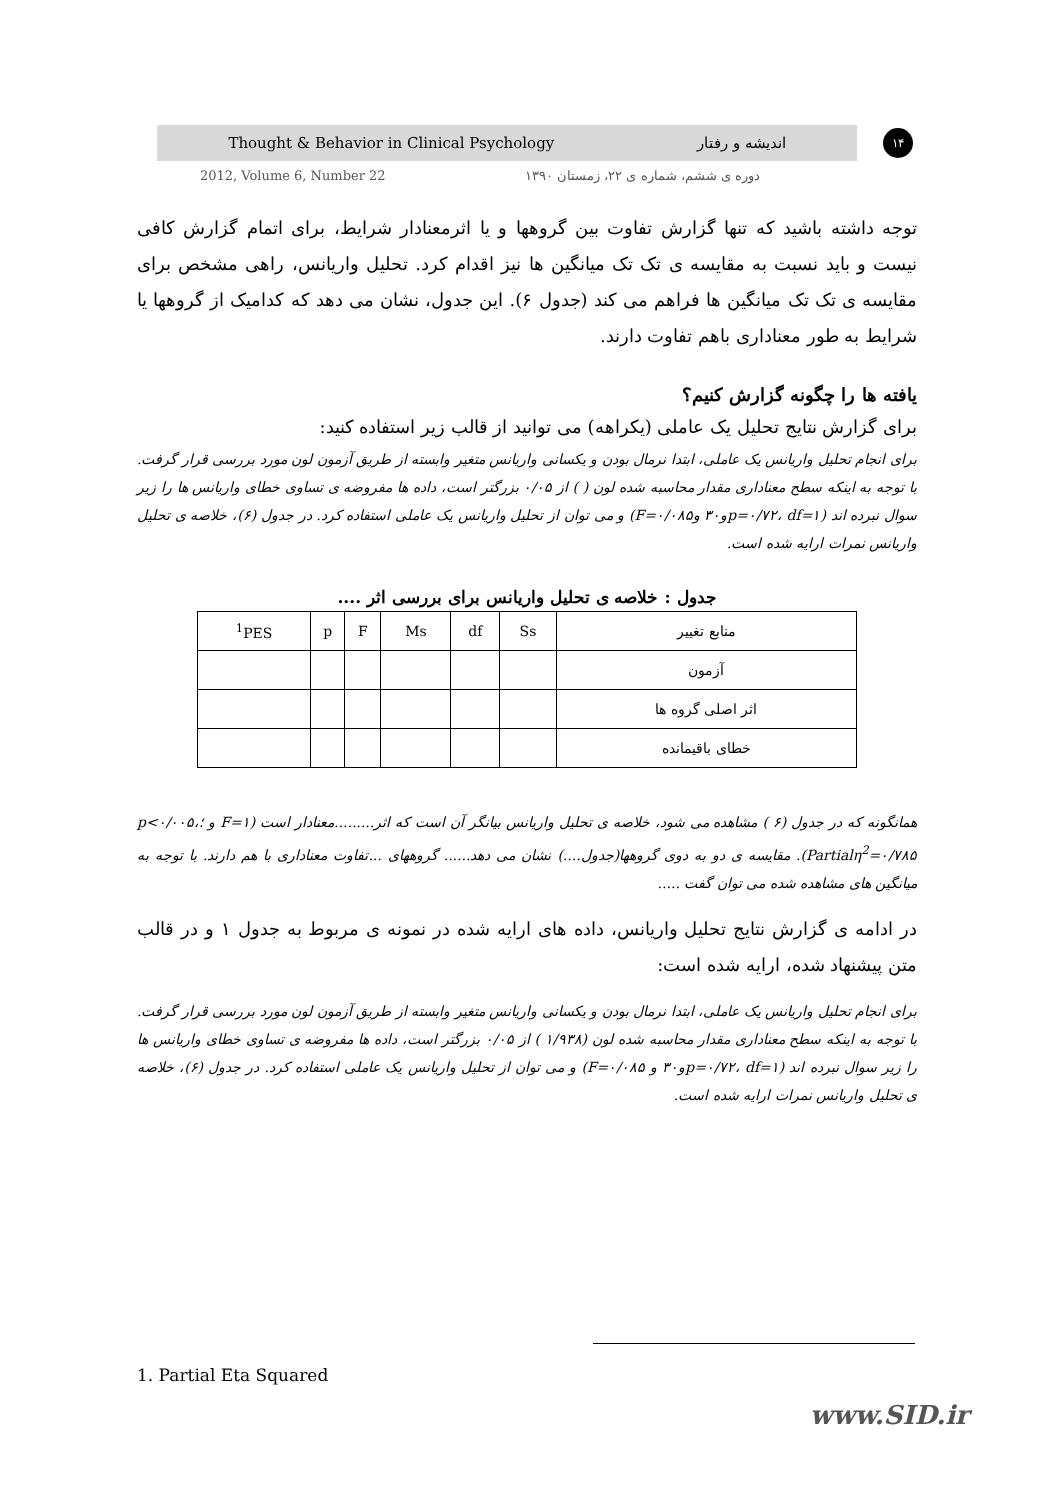Thought & Behavior in Clinical Psychology اندیشه و رفتار ۱۴
2012, Volume 6, Number 22 دوره ی ششم، شماره ی ۲۲، زمستان ۱۳۹۰
توجه داشته باشید که تنها گزارش تفاوت بین گروهها و یا اثرمعنادار شرایط، برای اتمام گزارش کافی نیست و باید نسبت به مقایسه ی تک تک میانگین ها نیز اقدام کرد. تحلیل واریانس، راهی مشخص برای مقایسه ی تک تک میانگین ها فراهم می کند (جدول ۶). این جدول، نشان می دهد که کدامیک از گروهها یا شرایط به طور معناداری باهم تفاوت دارند.
یافته ها را چگونه گزارش کنیم؟
برای گزارش نتایج تحلیل یک عاملی (یکراهه) می توانید از قالب زیر استفاده کنید:
برای انجام تحلیل واریانس یک عاملی، ابتدا نرمال بودن و یکسانی واریانس متغیر وابسته از طریق آزمون لون مورد بررسی قرار گرفت. با توجه به اینکه سطح معناداری مقدار محاسبه شده لون ( ) از ۰/۰۵ بزرگتر است، داده ها مفروضه ی تساوی خطای واریانس ها را زیر سوال نبرده اند (p=۰/۷۲، df=۱و۳۰ وF=۰/۰۸۵) و می توان از تحلیل واریانس یک عاملی استفاده کرد. در جدول (۶)، خلاصه ی تحلیل واریانس نمرات ارایه شده است.
جدول : خلاصه ی تحلیل واریانس برای بررسی اثر ....
| منابع تغییر | Ss | df | Ms | F | p | <sup>1</sup> PES |
| --- | --- | --- | --- | --- | --- | --- |
| آزمون | | | | | | |
| اثر اصلی گروه ها | | | | | | |
| خطای باقیمانده | | | | | | |
همانگونه که در جدول (۶ ) مشاهده می شود، خلاصه ی تحلیل واریانس بیانگر آن است که اثر.........معنادار است (F=۱ و ؛p<۰/۰۰۵، Partialη<sup>2</sup>=۰/۷۸۵). مقایسه ی دو به دوی گروهها(جدول....) نشان می دهد...... گروههای ...تفاوت معناداری با هم دارند. با توجه به میانگین های مشاهده شده می توان گفت .....
در ادامه ی گزارش نتایج تحلیل واریانس، داده های ارایه شده در نمونه ی مربوط به جدول ۱ و در قالب متن پیشنهاد شده، ارایه شده است:
برای انجام تحلیل واریانس یک عاملی، ابتدا نرمال بودن و یکسانی واریانس متغیر وابسته از طریق آزمون لون مورد بررسی قرار گرفت. با توجه به اینکه سطح معناداری مقدار محاسبه شده لون (۱/۹۳۸ ) از ۰/۰۵ بزرگتر است، داده ها مفروضه ی تساوی خطای واریانس ها را زیر سوال نبرده اند (p=۰/۷۲، df=۱و۳۰ و F=۰/۰۸۵) و می توان از تحلیل واریانس یک عاملی استفاده کرد. در جدول (۶)، خلاصه ی تحلیل واریانس نمرات ارایه شده است.
1. Partial Eta Squared
www.SID.ir